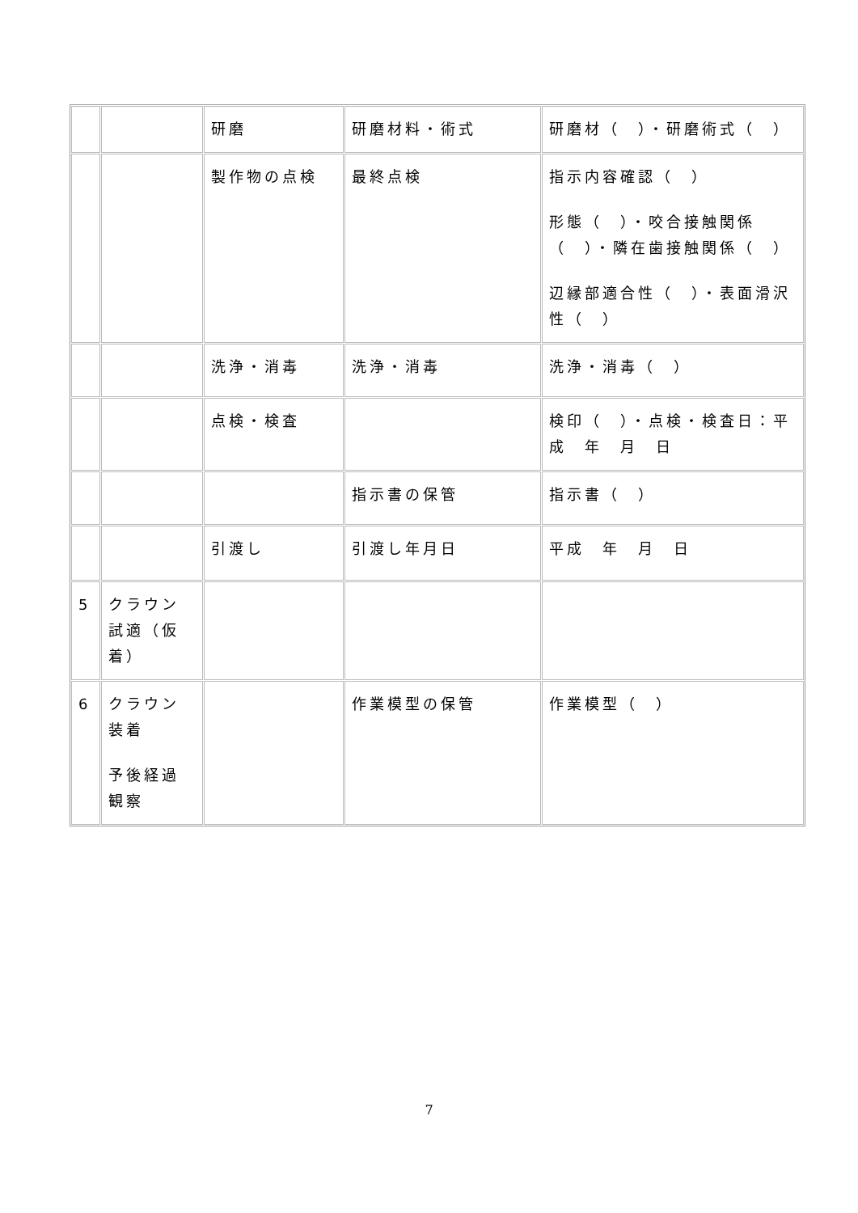| | | 研磨 | 研磨材料・術式 | 研磨材（ ）・研磨術式（ ） |
| | | 製作物の点検 | 最終点検 | 指示内容確認（ ） 形態（ ）・咬合接触関係（ ）・隣在歯接触関係（ ） 辺縁部適合性（ ）・表面滑沢性（ ） |
| | | 洗浄・消毒 | 洗浄・消毒 | 洗浄・消毒（ ） |
| | | 点検・検査 | | 検印（ ）・点検・検査日：平成 年 月 日 |
| | | | 指示書の保管 | 指示書（ ） |
| | | 引渡し | 引渡し年月日 | 平成 年 月 日 |
| 5 | クラウン試適（仮着） | | | |
| 6 | クラウン装着 予後経過観察 | | 作業模型の保管 | 作業模型（ ） |
7